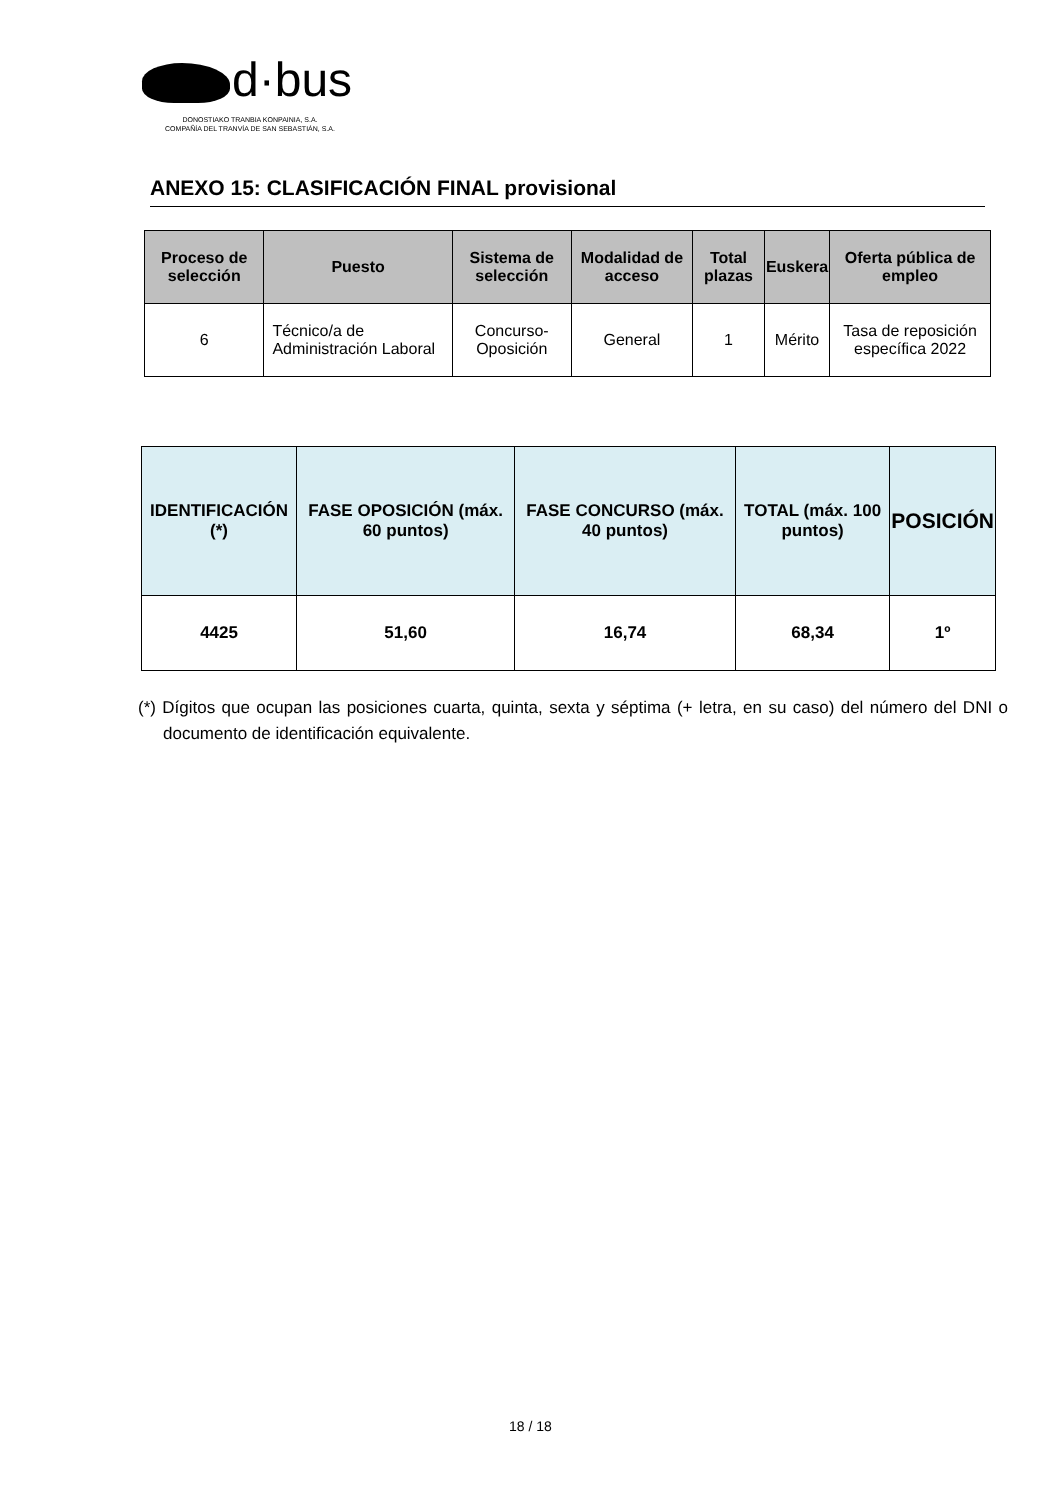d·bus
DONOSTIAKO TRANBIA KONPAINIA, S.A.
COMPAÑÍA DEL TRANVÍA DE SAN SEBASTIÁN, S.A.
ANEXO 15: CLASIFICACIÓN FINAL provisional
| Proceso de selección | Puesto | Sistema de selección | Modalidad de acceso | Total plazas | Euskera | Oferta pública de empleo |
| --- | --- | --- | --- | --- | --- | --- |
| 6 | Técnico/a de Administración Laboral | Concurso-Oposición | General | 1 | Mérito | Tasa de reposición específica 2022 |
| IDENTIFICACIÓN (*) | FASE OPOSICIÓN (máx. 60 puntos) | FASE CONCURSO (máx. 40 puntos) | TOTAL (máx. 100 puntos) | POSICIÓN |
| --- | --- | --- | --- | --- |
| 4425 | 51,60 | 16,74 | 68,34 | 1º |
(*) Dígitos que ocupan las posiciones cuarta, quinta, sexta y séptima (+ letra, en su caso) del número del DNI o documento de identificación equivalente.
18 / 18